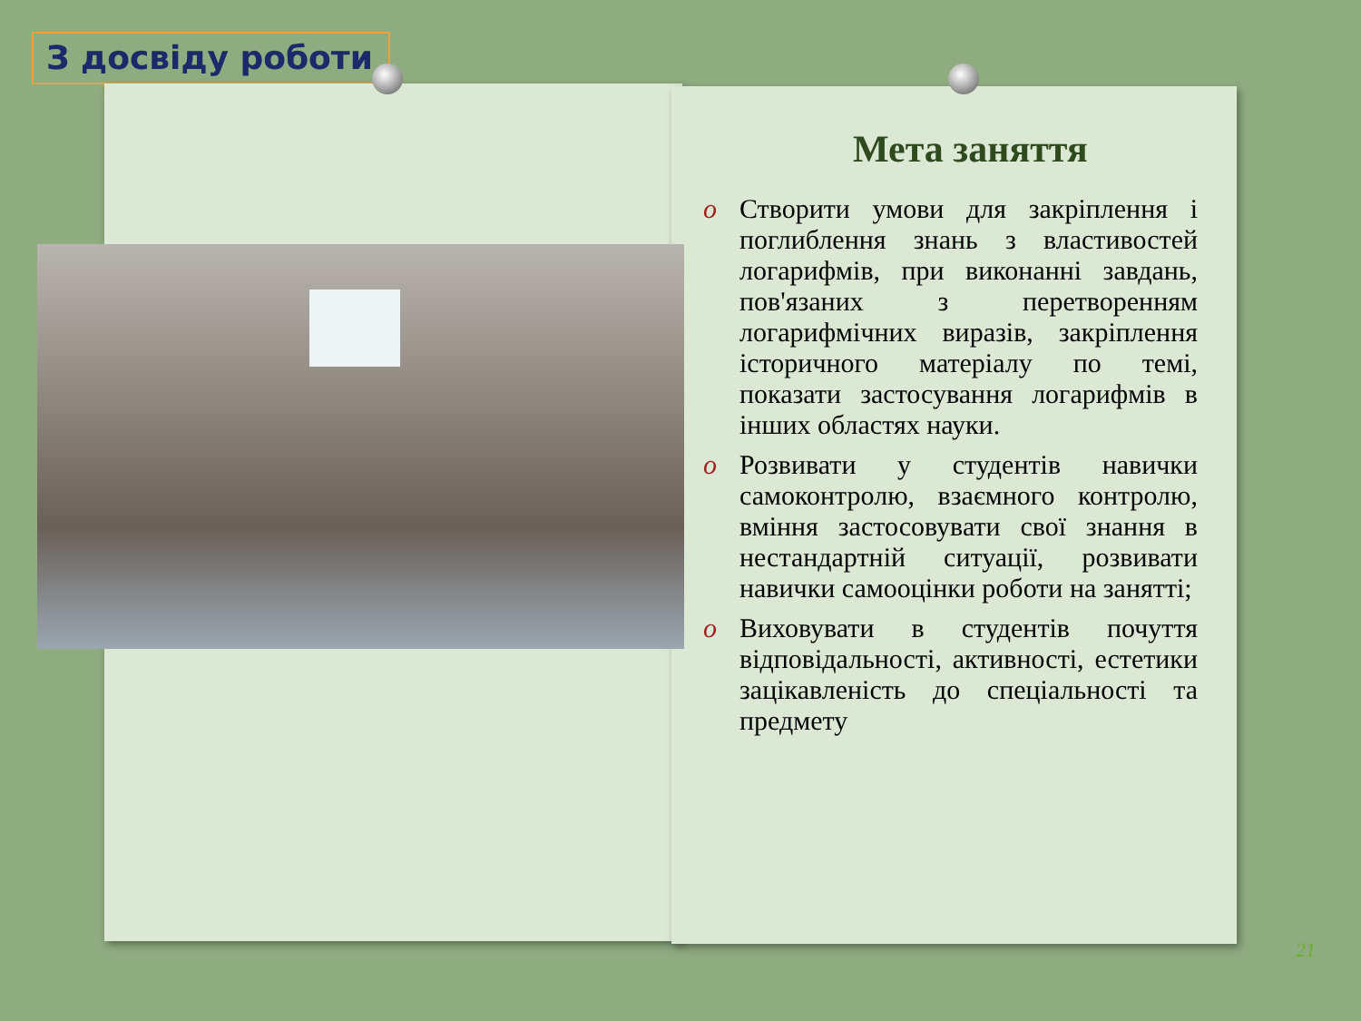З досвіду роботи
Мета заняття
o Створити умови для закріплення і поглиблення знань з властивостей логарифмів, при виконанні завдань, пов'язаних з перетворенням логарифмічних виразів, закріплення історичного матеріалу по темі, показати застосування логарифмів в інших областях науки.
o Розвивати у студентів навички самоконтролю, взаємного контролю, вміння застосовувати свої знання в нестандартній ситуації, розвивати навички самооцінки роботи на занятті;
o Виховувати в студентів почуття відповідальності, активності, естетики зацікавленість до спеціальності та предмету
21